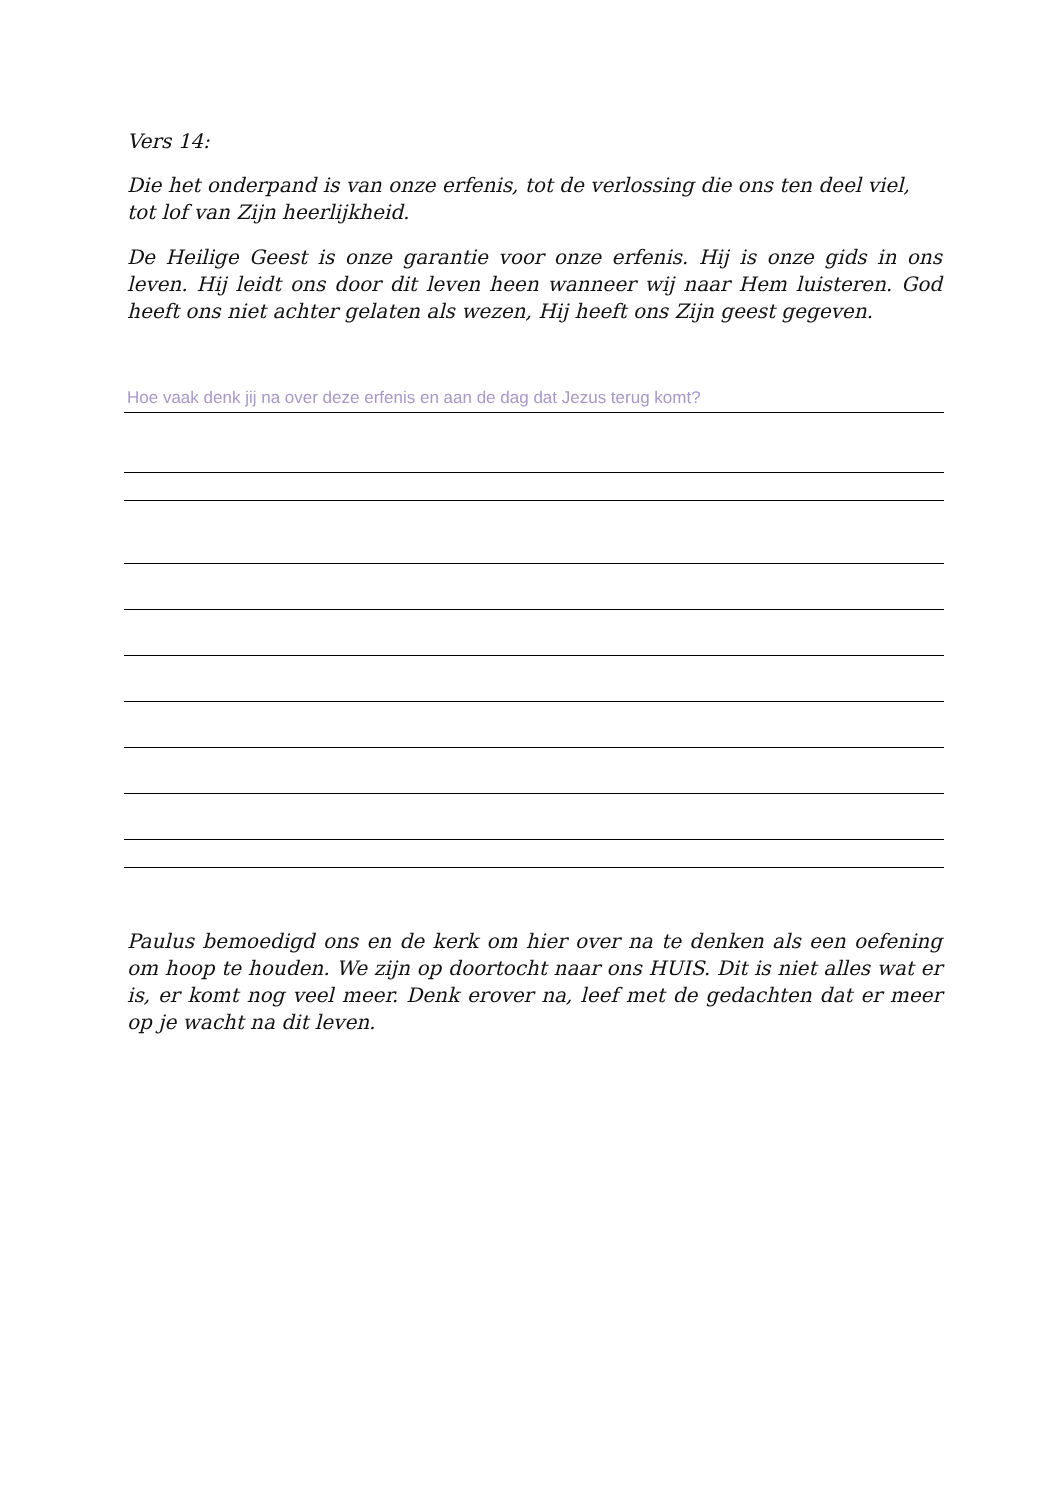Vers 14:
Die het onderpand is van onze erfenis, tot de verlossing die ons ten deel viel, tot lof van Zijn heerlijkheid.
De Heilige Geest is onze garantie voor onze erfenis. Hij is onze gids in ons leven. Hij leidt ons door dit leven heen wanneer wij naar Hem luisteren. God heeft ons niet achter gelaten als wezen, Hij heeft ons Zijn geest gegeven.
Hoe vaak denk jij na over deze erfenis en aan de dag dat Jezus terug komt?
Paulus bemoedigd ons en de kerk om hier over na te denken als een oefening om hoop te houden. We zijn op doortocht naar ons HUIS. Dit is niet alles wat er is, er komt nog veel meer. Denk erover na, leef met de gedachten dat er meer op je wacht na dit leven.